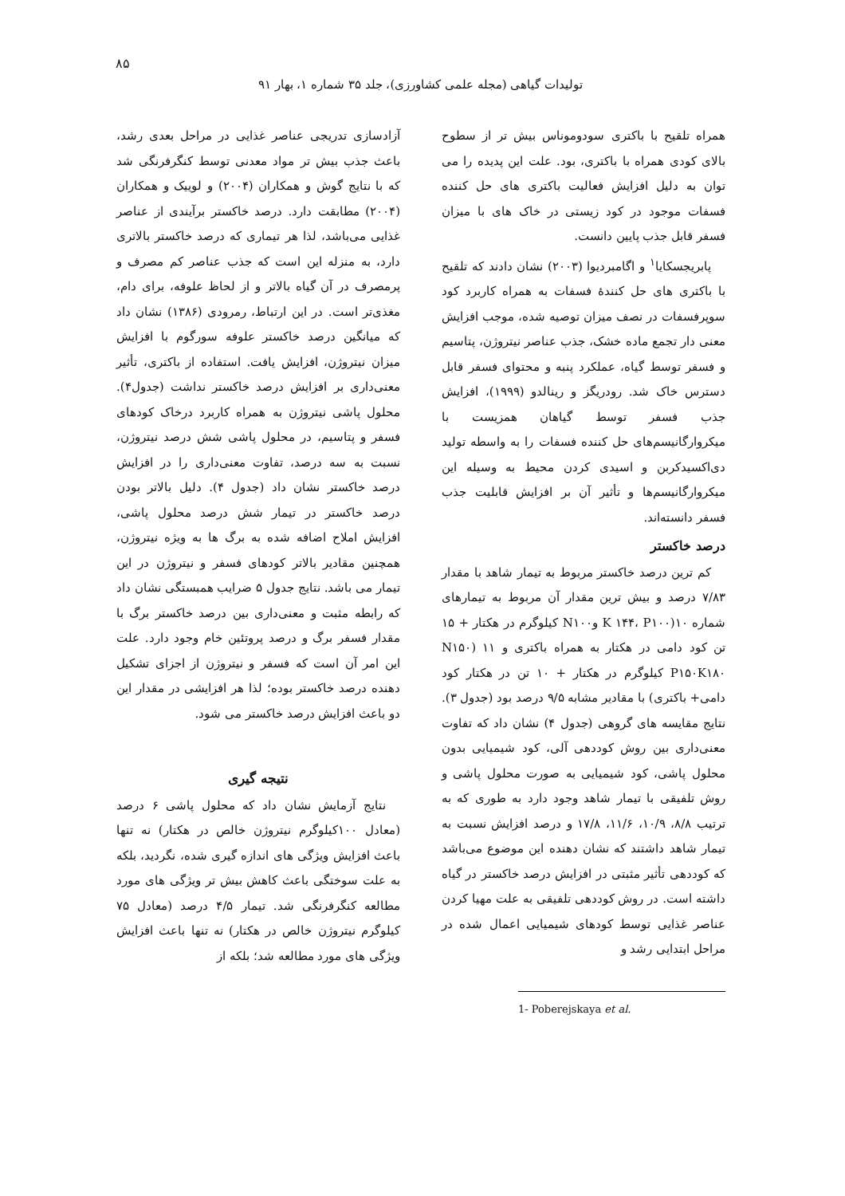۸۵
تولیدات گیاهی (مجله علمی کشاورزی)، جلد ۳۵ شماره ۱، بهار ۹۱
همراه تلقیح با باکتری سودوموناس بیش تر از سطوح بالای کودی همراه با باکتری، بود. علت این پدیده را می توان به دلیل افزایش فعالیت باکتری های حل کننده فسفات موجود در کود زیستی در خاک های با میزان فسفر قابل جذب پایین دانست.
پابریجسکایا<sup>۱</sup> و اگامبردیوا (۲۰۰۳) نشان دادند که تلقیح با باکتری های حل کنندهٔ فسفات به همراه کاربرد کود سوپرفسفات در نصف میزان توصیه شده، موجب افزایش معنی دار تجمع ماده خشک، جذب عناصر نیتروژن، پتاسیم و فسفر توسط گیاه، عملکرد پنبه و محتوای فسفر قابل دسترس خاک شد. رودریگز و رینالدو (۱۹۹۹)، افزایش جذب فسفر توسط گیاهان همزیست با میکروارگانیسم‌های حل کننده فسفات را به واسطه تولید دی‌اکسیدکربن و اسیدی کردن محیط به وسیله این میکروارگانیسم‌ها و تأثیر آن بر افزایش قابلیت جذب فسفر دانسته‌اند.
درصد خاکستر
کم ترین درصد خاکستر مربوط به تیمار شاهد با مقدار ۷/۸۳ درصد و بیش ترین مقدار آن مربوط به تیمارهای شماره ۱۰(K ۱۴۴، P۱۰۰ وN۱۰۰ کیلوگرم در هکتار + ۱۵ تن کود دامی در هکتار به همراه باکتری و ۱۱ (N۱۵۰ P۱۵۰K۱۸۰ کیلوگرم در هکتار + ۱۰ تن در هکتار کود دامی+ باکتری) با مقادیر مشابه ۹/۵ درصد بود (جدول ۳). نتایج مقایسه های گروهی (جدول ۴) نشان داد که تفاوت معنی‌داری بین روش کوددهی آلی، کود شیمیایی بدون محلول پاشی، کود شیمیایی به صورت محلول پاشی و روش تلفیقی با تیمار شاهد وجود دارد به طوری که به ترتیب ۸/۸، ۱۰/۹، ۱۱/۶، ۱۷/۸ و درصد افزایش نسبت به تیمار شاهد داشتند که نشان دهنده این موضوع می‌باشد که کوددهی تأثیر مثبتی در افزایش درصد خاکستر در گیاه داشته است. در روش کوددهی تلفیقی به علت مهیا کردن عناصر غذایی توسط کودهای شیمیایی اعمال شده در مراحل ابتدایی رشد و
1- Poberejskaya et al.
آزادسازی تدریجی عناصر غذایی در مراحل بعدی رشد، باعث جذب بیش تر مواد معدنی توسط کنگرفرنگی شد که با نتایج گوش و همکاران (۲۰۰۴) و لوییک و همکاران (۲۰۰۴) مطابقت دارد. درصد خاکستر برآیندی از عناصر غذایی می‌باشد، لذا هر تیماری که درصد خاکستر بالاتری دارد، به منزله این است که جذب عناصر کم مصرف و پرمصرف در آن گیاه بالاتر و از لحاظ علوفه، برای دام، مغذی‌تر است. در این ارتباط، رمرودی (۱۳۸۶) نشان داد که میانگین درصد خاکستر علوفه سورگوم با افزایش میزان نیتروژن، افزایش یافت. استفاده از باکتری، تأثیر معنی‌داری بر افزایش درصد خاکستر نداشت (جدول۴). محلول پاشی نیتروژن به همراه کاربرد درخاک کودهای فسفر و پتاسیم، در محلول پاشی شش درصد نیتروژن، نسبت به سه درصد، تفاوت معنی‌داری را در افزایش درصد خاکستر نشان داد (جدول ۴). دلیل بالاتر بودن درصد خاکستر در تیمار شش درصد محلول پاشی، افزایش املاح اضافه شده به برگ ها به ویژه نیتروژن، همچنین مقادیر بالاتر کودهای فسفر و نیتروژن در این تیمار می باشد. نتایج جدول ۵ ضرایب همبستگی نشان داد که رابطه مثبت و معنی‌داری بین درصد خاکستر برگ با مقدار فسفر برگ و درصد پروتئین خام وجود دارد. علت این امر آن است که فسفر و نیتروژن از اجزای تشکیل دهنده درصد خاکستر بوده؛ لذا هر افزایشی در مقدار این دو باعث افزایش درصد خاکستر می شود.
نتیجه گیری
نتایج آزمایش نشان داد که محلول پاشی ۶ درصد (معادل ۱۰۰کیلوگرم نیتروژن خالص در هکتار) نه تنها باعث افزایش ویژگی های اندازه گیری شده، نگردید، بلکه به علت سوختگی باعث کاهش بیش تر ویژگی های مورد مطالعه کنگرفرنگی شد. تیمار ۴/۵ درصد (معادل ۷۵ کیلوگرم نیتروژن خالص در هکتار) نه تنها باعث افزایش ویژگی های مورد مطالعه شد؛ بلکه از